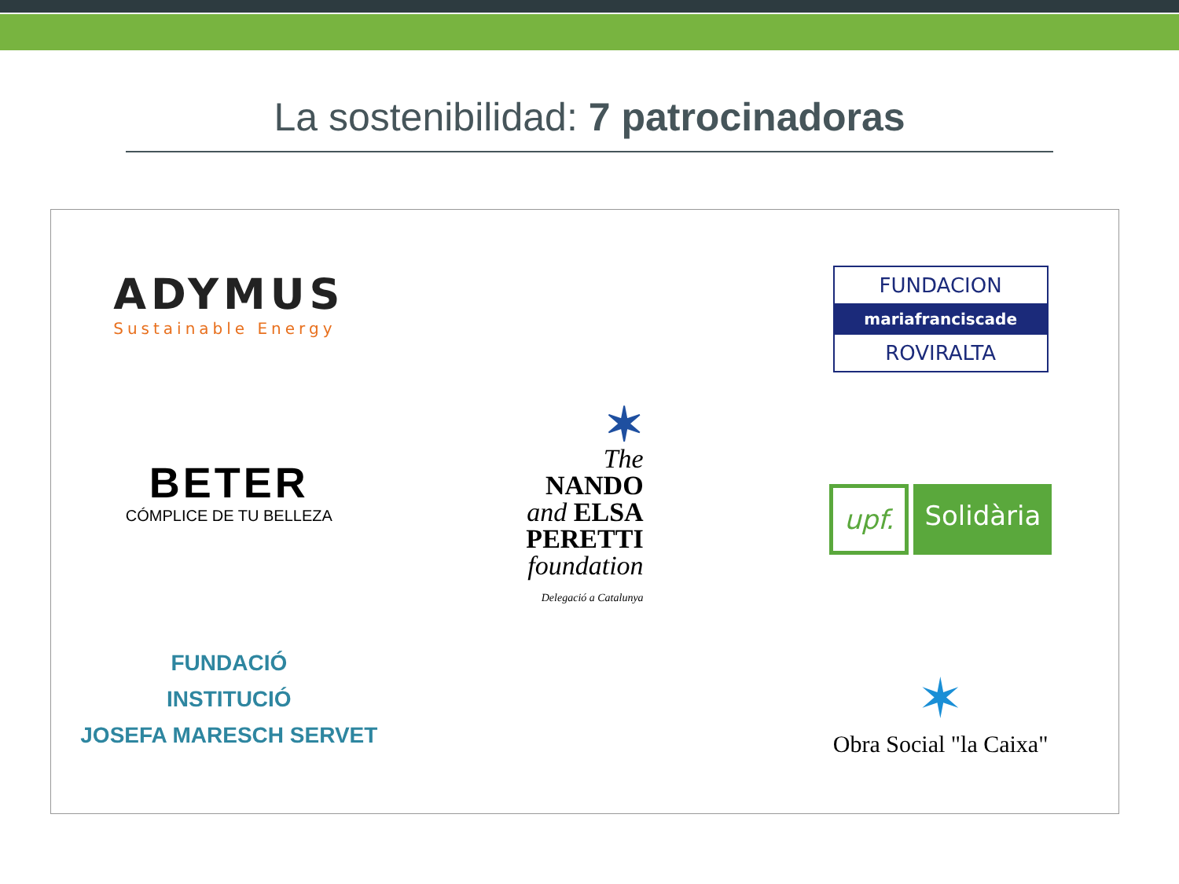La sostenibilidad: 7 patrocinadoras
ADYMUS
Sustainable Energy
BETER
CÓMPLICE DE TU BELLEZA
FUNDACIÓ
INSTITUCIÓ
JOSEFA MARESCH SERVET
✶
The
NANDO
and ELSA
PERETTI
foundation
Delegació a Catalunya
FUNDACION
mariafranciscade
ROVIRALTA
upf. Solidària
✶
Obra Social "la Caixa"